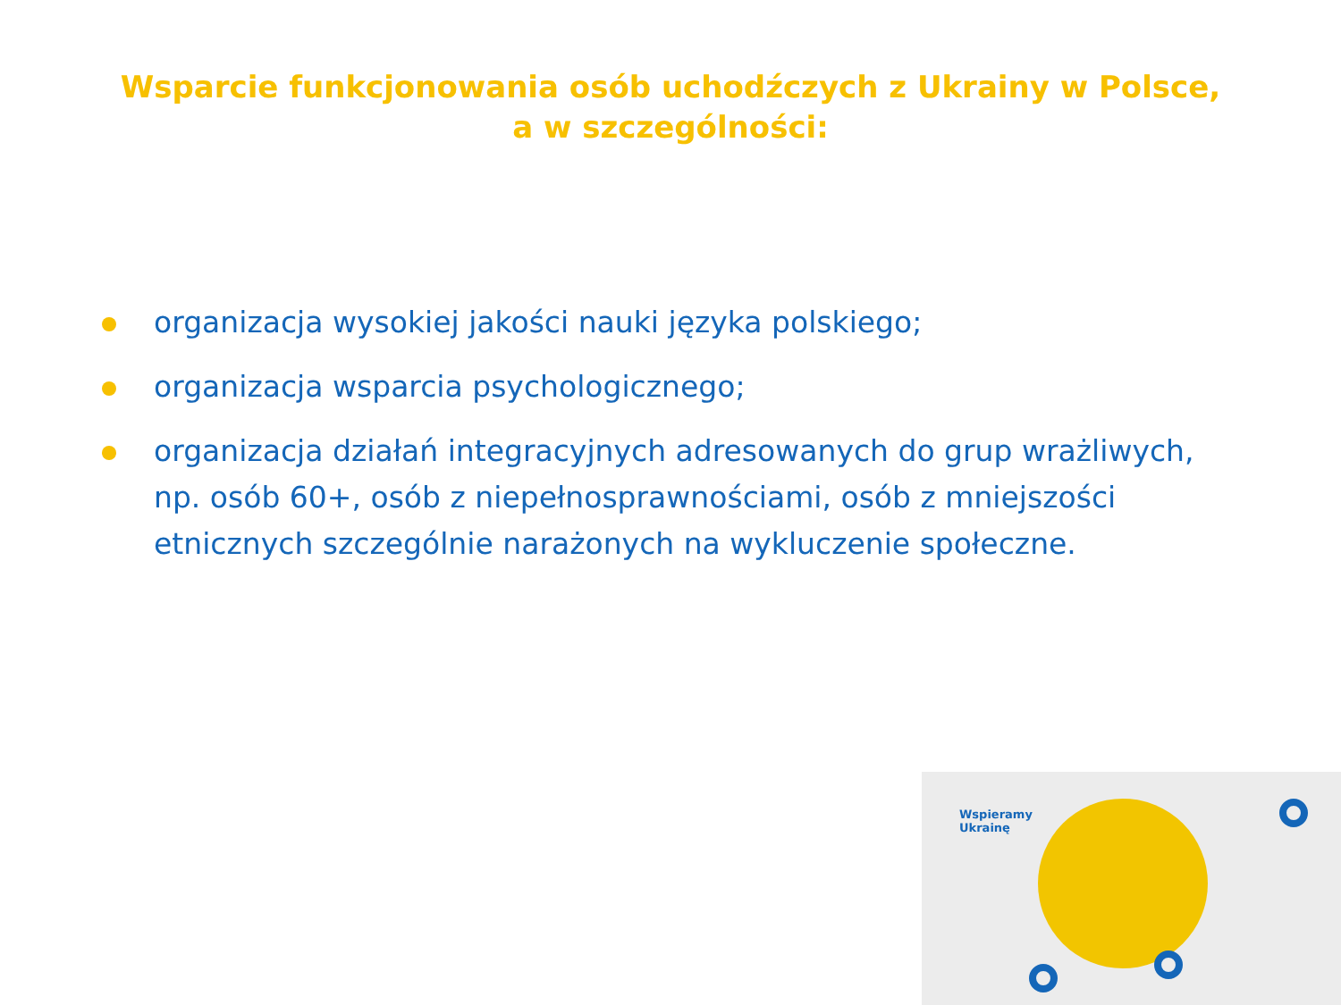Wsparcie funkcjonowania osób uchodźczych z Ukrainy w Polsce,
a w szczególności:
organizacja wysokiej jakości nauki języka polskiego;
organizacja wsparcia psychologicznego;
organizacja działań integracyjnych adresowanych do grup wrażliwych, np. osób 60+, osób z niepełnosprawnościami, osób z mniejszości etnicznych szczególnie narażonych na wykluczenie społeczne.
Wspieramy
Ukrainę